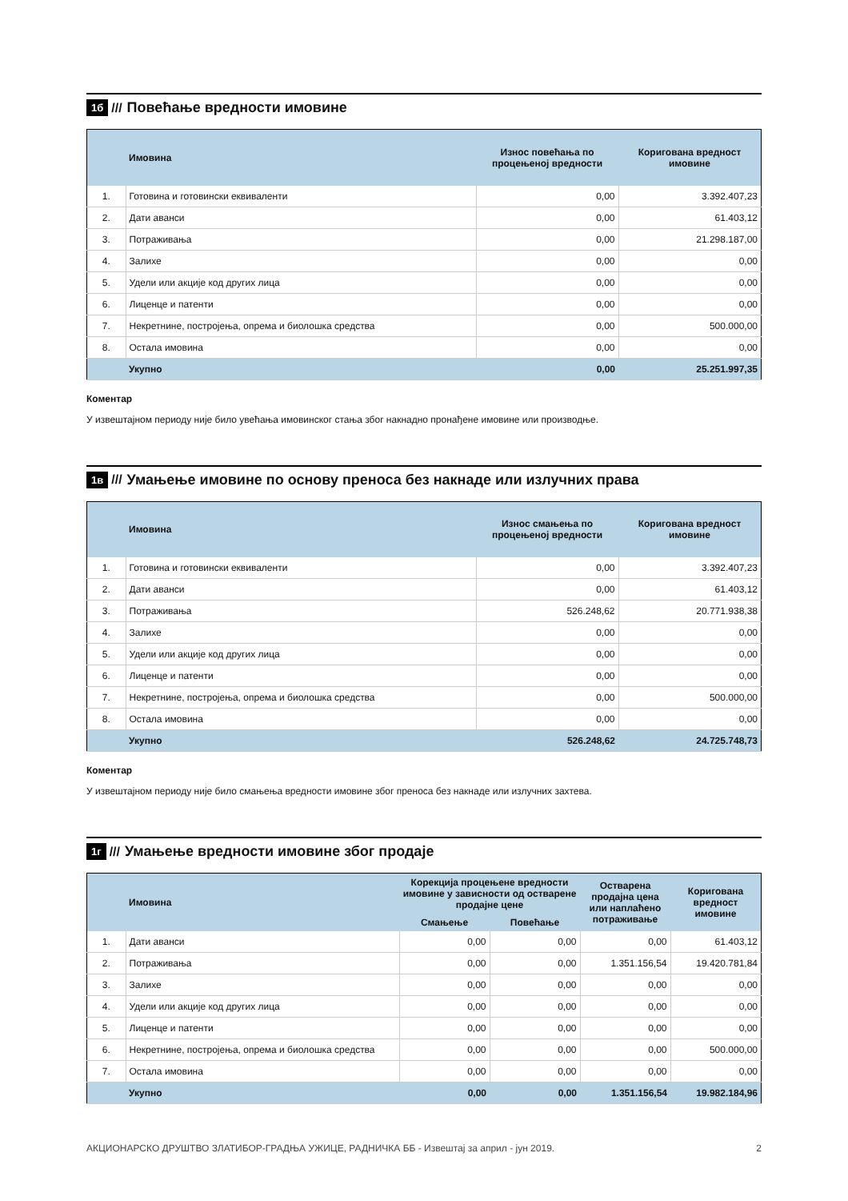1б /// Повећање вредности имовине
| | Имовина | Износ повећања по процењеној вредности | Коригована вредност имовине |
| --- | --- | --- | --- |
| 1. | Готовина и готовински еквиваленти | 0,00 | 3.392.407,23 |
| 2. | Дати аванси | 0,00 | 61.403,12 |
| 3. | Потраживања | 0,00 | 21.298.187,00 |
| 4. | Залихе | 0,00 | 0,00 |
| 5. | Удели или акције код других лица | 0,00 | 0,00 |
| 6. | Лиценце и патенти | 0,00 | 0,00 |
| 7. | Некретнине, постројења, опрема и биолошка средства | 0,00 | 500.000,00 |
| 8. | Остала имовина | 0,00 | 0,00 |
| | Укупно | 0,00 | 25.251.997,35 |
Коментар
У извештајном периоду није било увећања имовинског стања због накнадно пронађене имовине или производње.
1в ///
Умањење имовине по основу преноса без накнаде или излучних права
| | Имовина | Износ смањења по процењеној вредности | Коригована вредност имовине |
| --- | --- | --- | --- |
| 1. | Готовина и готовински еквиваленти | 0,00 | 3.392.407,23 |
| 2. | Дати аванси | 0,00 | 61.403,12 |
| 3. | Потраживања | 526.248,62 | 20.771.938,38 |
| 4. | Залихе | 0,00 | 0,00 |
| 5. | Удели или акције код других лица | 0,00 | 0,00 |
| 6. | Лиценце и патенти | 0,00 | 0,00 |
| 7. | Некретнине, постројења, опрема и биолошка средства | 0,00 | 500.000,00 |
| 8. | Остала имовина | 0,00 | 0,00 |
| | Укупно | 526.248,62 | 24.725.748,73 |
Коментар
У извештајном периоду није било смањења вредности имовине због преноса без накнаде или излучних захтева.
1г ///
Умањење вредности имовине због продаје
| | Имовина | Корекција процењене вредности имовине у зависности од остварене продајне цене | | Остварена продајна цена или наплаћено потраживање | Коригована вредност имовине |
| --- | --- | --- | --- | --- | --- |
| | | Смањење | Повећање | | |
| 1. | Дати аванси | 0,00 | 0,00 | 0,00 | 61.403,12 |
| 2. | Потраживања | 0,00 | 0,00 | 1.351.156,54 | 19.420.781,84 |
| 3. | Залихе | 0,00 | 0,00 | 0,00 | 0,00 |
| 4. | Удели или акције код других лица | 0,00 | 0,00 | 0,00 | 0,00 |
| 5. | Лиценце и патенти | 0,00 | 0,00 | 0,00 | 0,00 |
| 6. | Некретнине, постројења, опрема и биолошка средства | 0,00 | 0,00 | 0,00 | 500.000,00 |
| 7. | Остала имовина | 0,00 | 0,00 | 0,00 | 0,00 |
| | Укупно | 0,00 | 0,00 | 1.351.156,54 | 19.982.184,96 |
АКЦИОНАРСКО ДРУШТВО ЗЛАТИБОР-ГРАДЊА УЖИЦЕ, РАДНИЧКА ББ - Извештај за април - јун 2019. 2